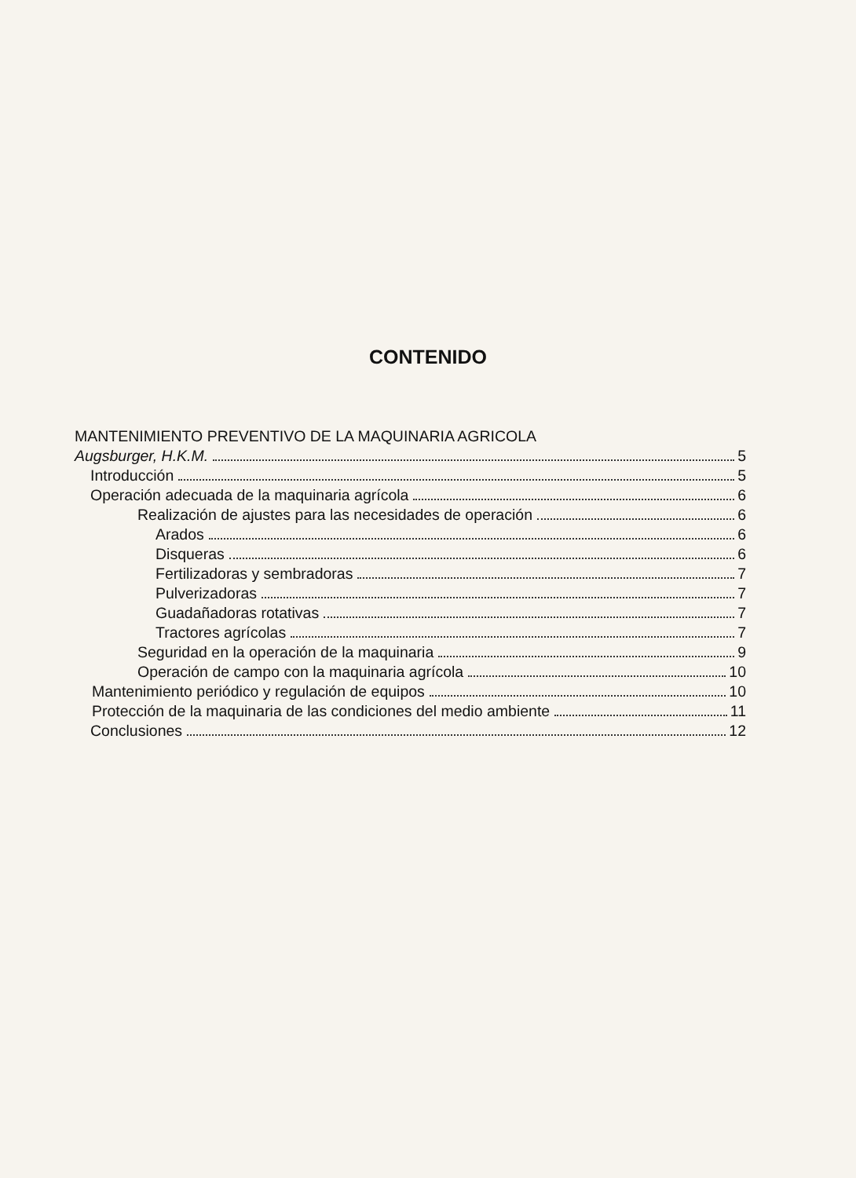CONTENIDO
MANTENIMIENTO PREVENTIVO DE LA MAQUINARIA AGRICOLA
Augsburger, H.K.M. 5
Introducción 5
Operación adecuada de la maquinaria agrícola 6
Realización de ajustes para las necesidades de operación 6
Arados 6
Disqueras 6
Fertilizadoras y sembradoras 7
Pulverizadoras 7
Guadañadoras rotativas 7
Tractores agrícolas 7
Seguridad en la operación de la maquinaria 9
Operación de campo con la maquinaria agrícola 10
Mantenimiento periódico y regulación de equipos 10
Protección de la maquinaria de las condiciones del medio ambiente 11
Conclusiones 12